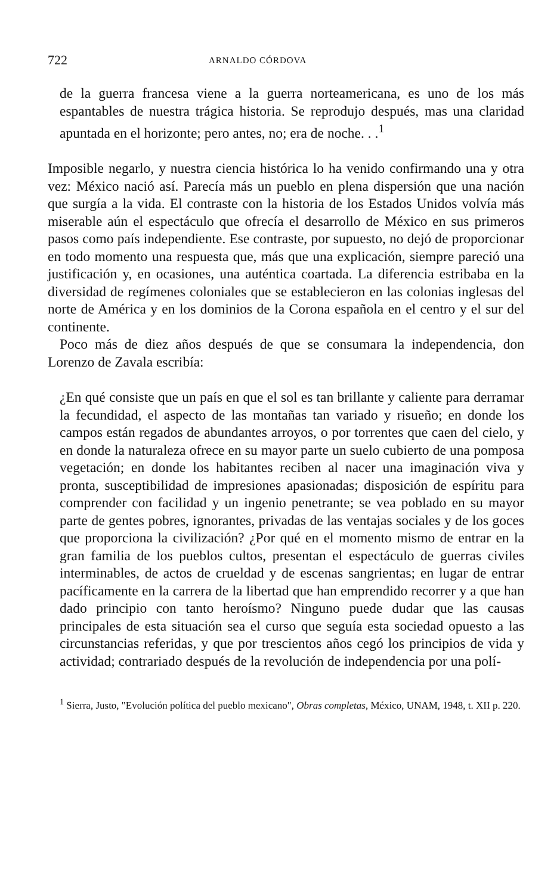722 ARNALDO CÓRDOVA
de la guerra francesa viene a la guerra norteamericana, es uno de los más espantables de nuestra trágica historia. Se reprodujo después, mas una claridad apuntada en el horizonte; pero antes, no; era de noche. . .<sup>1</sup>
Imposible negarlo, y nuestra ciencia histórica lo ha venido confirmando una y otra vez: México nació así. Parecía más un pueblo en plena dispersión que una nación que surgía a la vida. El contraste con la historia de los Estados Unidos volvía más miserable aún el espectáculo que ofrecía el desarrollo de México en sus primeros pasos como país independiente. Ese contraste, por supuesto, no dejó de proporcionar en todo momento una respuesta que, más que una explicación, siempre pareció una justificación y, en ocasiones, una auténtica coartada. La diferencia estribaba en la diversidad de regímenes coloniales que se establecieron en las colonias inglesas del norte de América y en los dominios de la Corona española en el centro y el sur del continente.
Poco más de diez años después de que se consumara la independencia, don Lorenzo de Zavala escribía:
¿En qué consiste que un país en que el sol es tan brillante y caliente para derramar la fecundidad, el aspecto de las montañas tan variado y risueño; en donde los campos están regados de abundantes arroyos, o por torrentes que caen del cielo, y en donde la naturaleza ofrece en su mayor parte un suelo cubierto de una pomposa vegetación; en donde los habitantes reciben al nacer una imaginación viva y pronta, susceptibilidad de impresiones apasionadas; disposición de espíritu para comprender con facilidad y un ingenio penetrante; se vea poblado en su mayor parte de gentes pobres, ignorantes, privadas de las ventajas sociales y de los goces que proporciona la civilización? ¿Por qué en el momento mismo de entrar en la gran familia de los pueblos cultos, presentan el espectáculo de guerras civiles interminables, de actos de crueldad y de escenas sangrientas; en lugar de entrar pacíficamente en la carrera de la libertad que han emprendido recorrer y a que han dado principio con tanto heroísmo? Ninguno puede dudar que las causas principales de esta situación sea el curso que seguía esta sociedad opuesto a las circunstancias referidas, y que por trescientos años cegó los principios de vida y actividad; contrariado después de la revolución de independencia por una polí-
<sup>1</sup> Sierra, Justo, "Evolución política del pueblo mexicano", Obras completas, México, UNAM, 1948, t. XII p. 220.